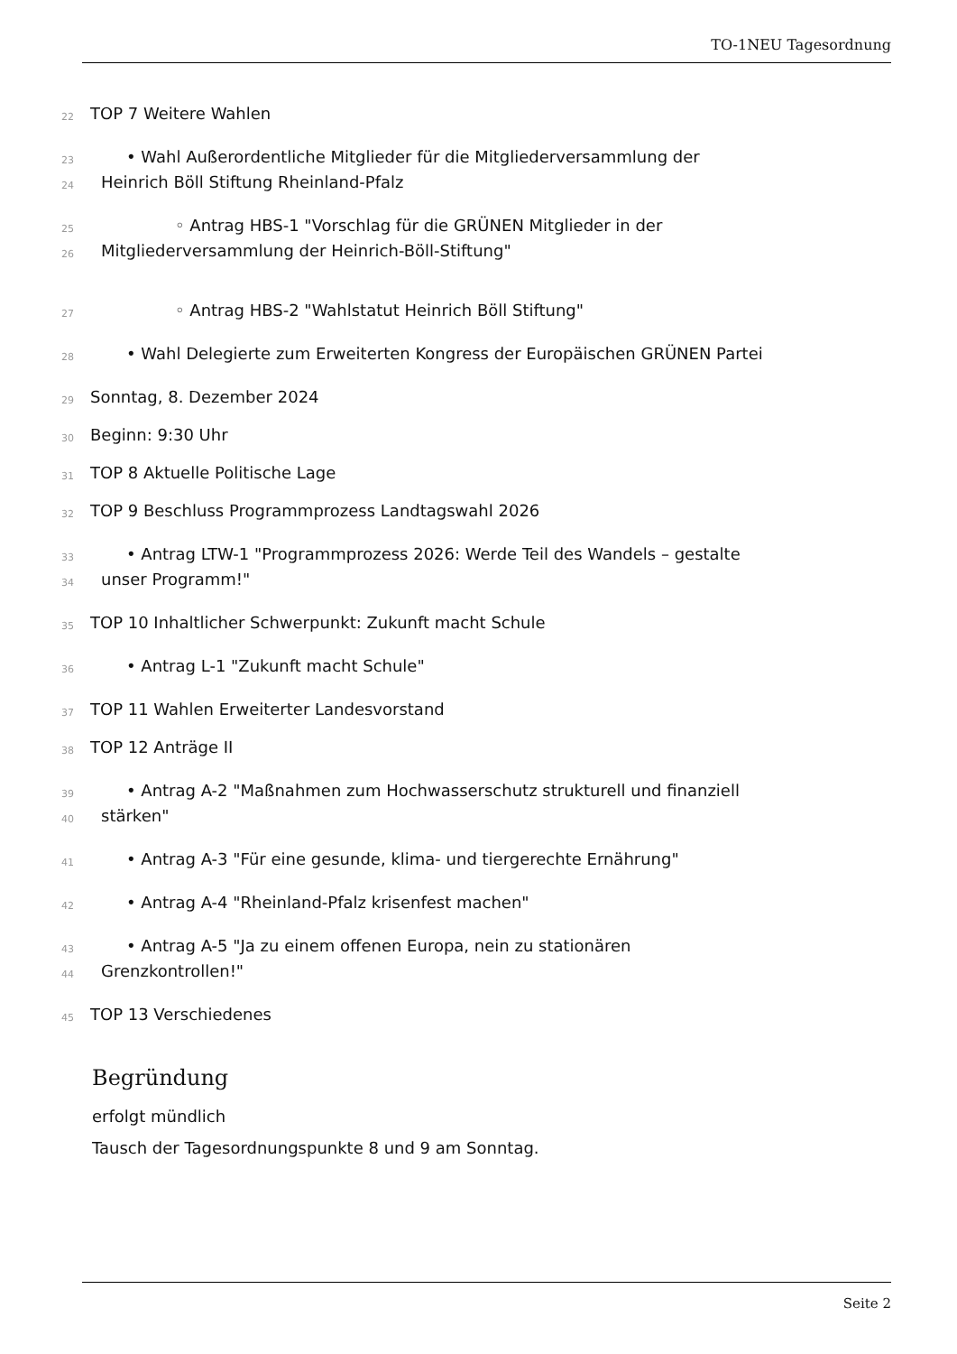TO-1NEU Tagesordnung
22 TOP 7 Weitere Wahlen
23 • Wahl Außerordentliche Mitglieder für die Mitgliederversammlung der
24 Heinrich Böll Stiftung Rheinland-Pfalz
25 ◦ Antrag HBS-1 "Vorschlag für die GRÜNEN Mitglieder in der
26 Mitgliederversammlung der Heinrich-Böll-Stiftung"
27 ◦ Antrag HBS-2 "Wahlstatut Heinrich Böll Stiftung"
28 • Wahl Delegierte zum Erweiterten Kongress der Europäischen GRÜNEN Partei
29 Sonntag, 8. Dezember 2024
30 Beginn: 9:30 Uhr
31 TOP 8 Aktuelle Politische Lage
32 TOP 9 Beschluss Programmprozess Landtagswahl 2026
33 • Antrag LTW-1 "Programmprozess 2026: Werde Teil des Wandels – gestalte
34 unser Programm!"
35 TOP 10 Inhaltlicher Schwerpunkt: Zukunft macht Schule
36 • Antrag L-1 "Zukunft macht Schule"
37 TOP 11 Wahlen Erweiterter Landesvorstand
38 TOP 12 Anträge II
39 • Antrag A-2 "Maßnahmen zum Hochwasserschutz strukturell und finanziell
40 stärken"
41 • Antrag A-3 "Für eine gesunde, klima- und tiergerechte Ernährung"
42 • Antrag A-4 "Rheinland-Pfalz krisenfest machen"
43 • Antrag A-5 "Ja zu einem offenen Europa, nein zu stationären
44 Grenzkontrollen!"
45 TOP 13 Verschiedenes
Begründung
erfolgt mündlich
Tausch der Tagesordnungspunkte 8 und 9 am Sonntag.
Seite 2